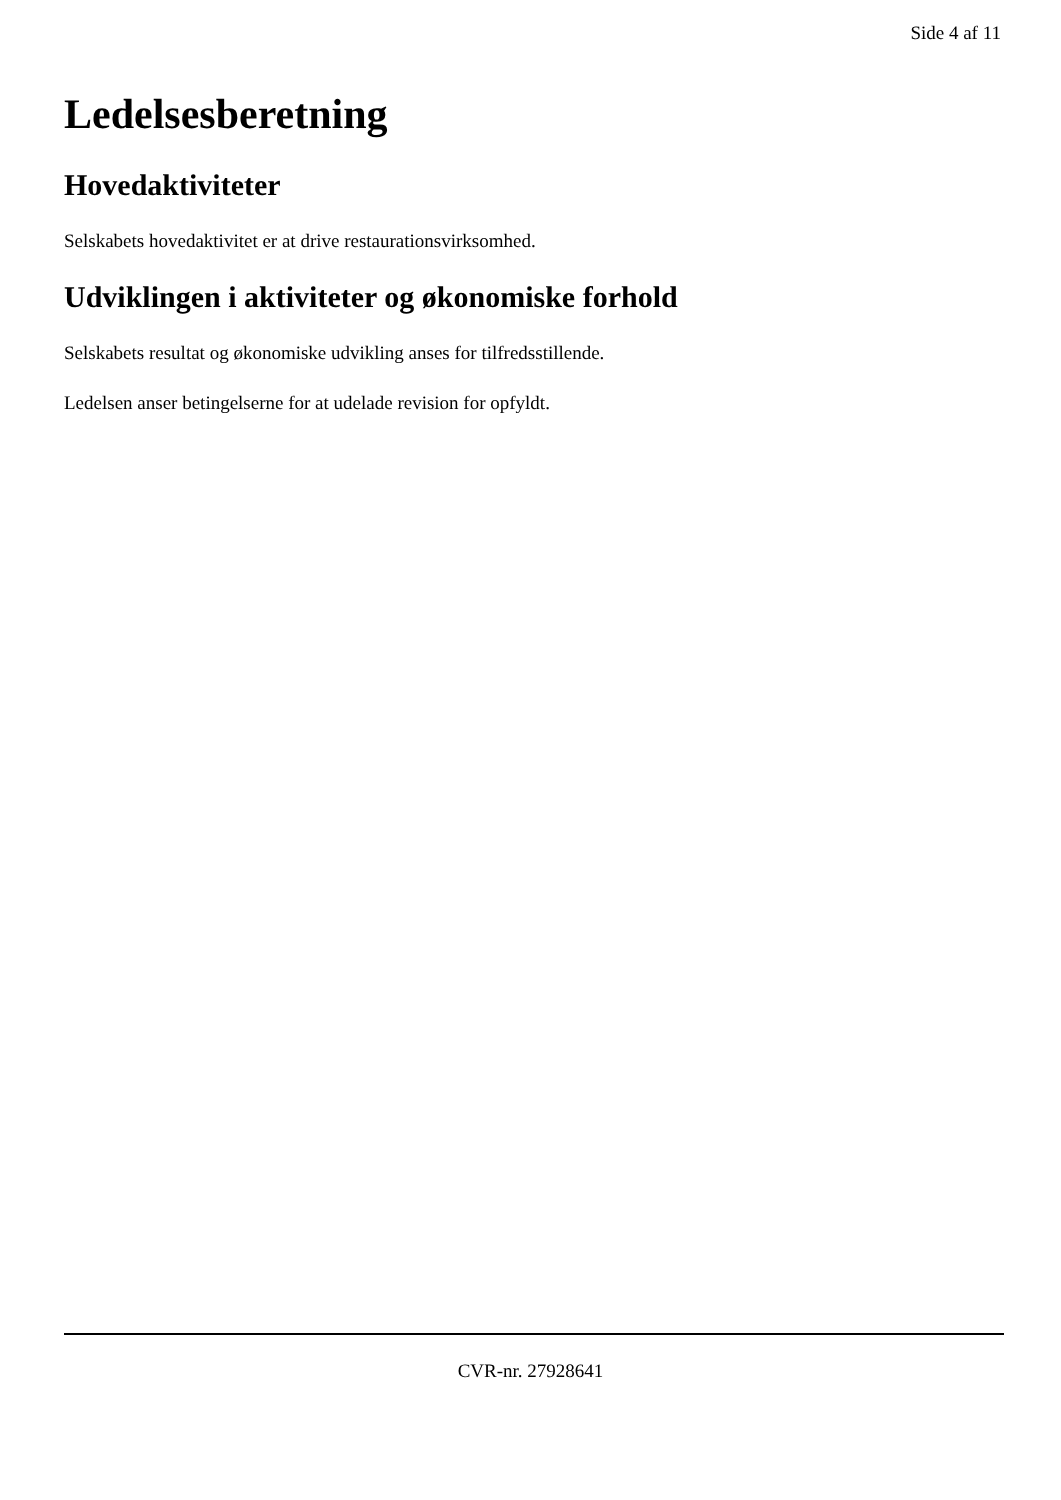Side 4 af 11
Ledelsesberetning
Hovedaktiviteter
Selskabets hovedaktivitet er at drive restaurationsvirksomhed.
Udviklingen i aktiviteter og økonomiske forhold
Selskabets resultat og økonomiske udvikling anses for tilfredsstillende.
Ledelsen anser betingelserne for at udelade revision for opfyldt.
CVR-nr. 27928641